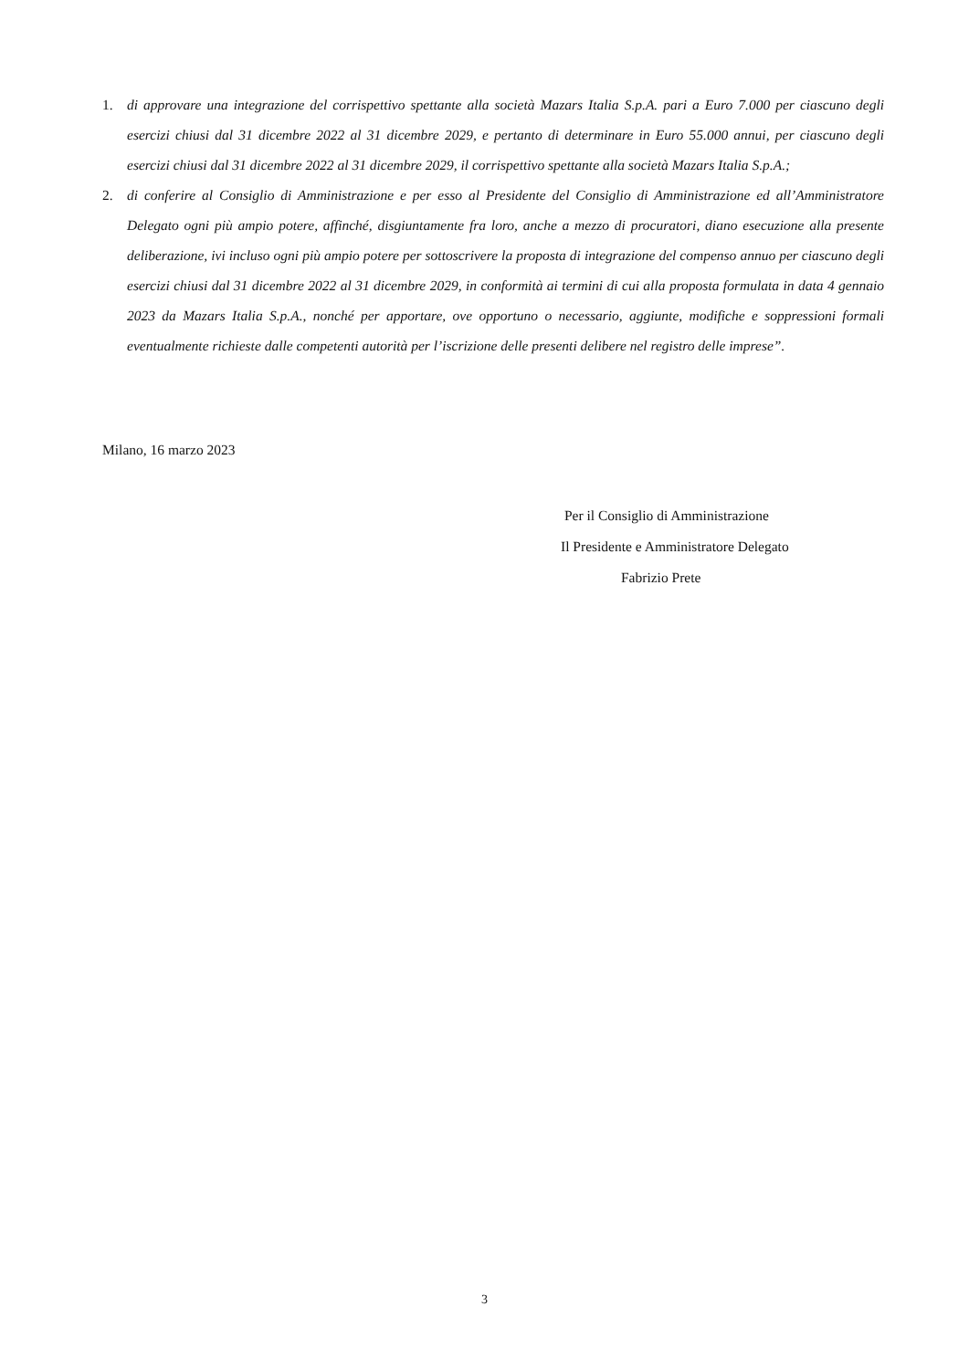1. di approvare una integrazione del corrispettivo spettante alla società Mazars Italia S.p.A. pari a Euro 7.000 per ciascuno degli esercizi chiusi dal 31 dicembre 2022 al 31 dicembre 2029, e pertanto di determinare in Euro 55.000 annui, per ciascuno degli esercizi chiusi dal 31 dicembre 2022 al 31 dicembre 2029, il corrispettivo spettante alla società Mazars Italia S.p.A.;
2. di conferire al Consiglio di Amministrazione e per esso al Presidente del Consiglio di Amministrazione ed all’Amministratore Delegato ogni più ampio potere, affinché, disgiuntamente fra loro, anche a mezzo di procuratori, diano esecuzione alla presente deliberazione, ivi incluso ogni più ampio potere per sottoscrivere la proposta di integrazione del compenso annuo per ciascuno degli esercizi chiusi dal 31 dicembre 2022 al 31 dicembre 2029, in conformità ai termini di cui alla proposta formulata in data 4 gennaio 2023 da Mazars Italia S.p.A., nonché per apportare, ove opportuno o necessario, aggiunte, modifiche e soppressioni formali eventualmente richieste dalle competenti autorità per l’iscrizione delle presenti delibere nel registro delle imprese”.
Milano, 16 marzo 2023
Per il Consiglio di Amministrazione
Il Presidente e Amministratore Delegato
Fabrizio Prete
3